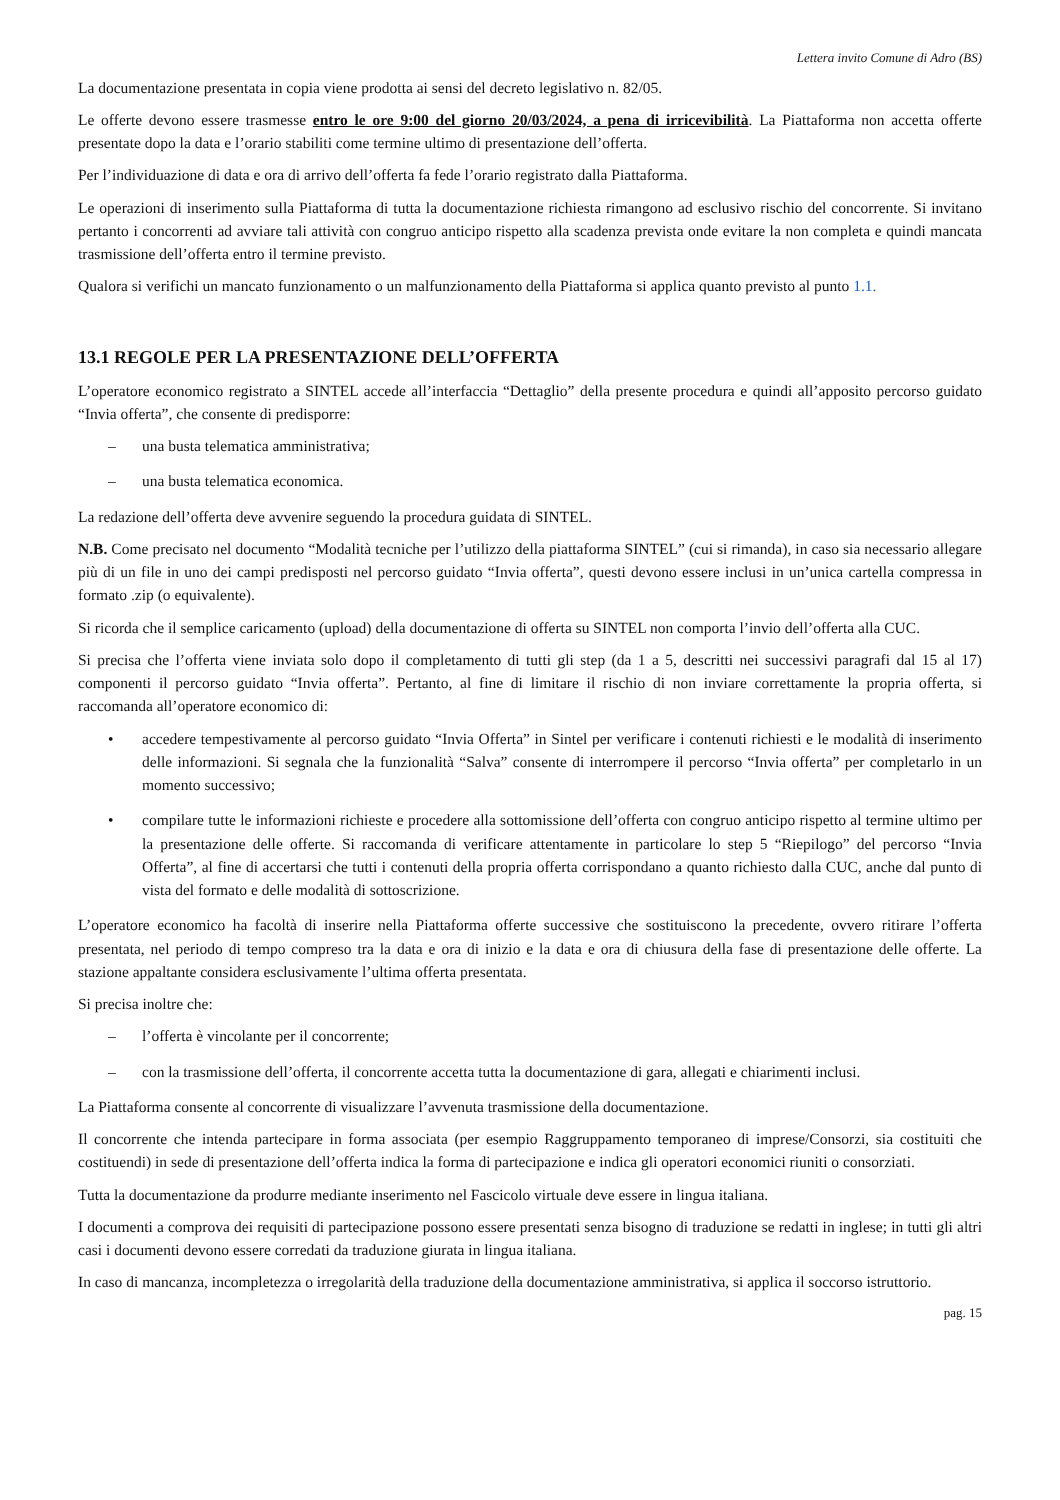Lettera invito Comune di Adro (BS)
La documentazione presentata in copia viene prodotta ai sensi del decreto legislativo n. 82/05.
Le offerte devono essere trasmesse entro le ore 9:00 del giorno 20/03/2024, a pena di irricevibilità. La Piattaforma non accetta offerte presentate dopo la data e l’orario stabiliti come termine ultimo di presentazione dell’offerta.
Per l’individuazione di data e ora di arrivo dell’offerta fa fede l’orario registrato dalla Piattaforma.
Le operazioni di inserimento sulla Piattaforma di tutta la documentazione richiesta rimangono ad esclusivo rischio del concorrente. Si invitano pertanto i concorrenti ad avviare tali attività con congruo anticipo rispetto alla scadenza prevista onde evitare la non completa e quindi mancata trasmissione dell’offerta entro il termine previsto.
Qualora si verifichi un mancato funzionamento o un malfunzionamento della Piattaforma si applica quanto previsto al punto 1.1.
13.1 REGOLE PER LA PRESENTAZIONE DELL’OFFERTA
L’operatore economico registrato a SINTEL accede all’interfaccia “Dettaglio” della presente procedura e quindi all’apposito percorso guidato “Invia offerta”, che consente di predisporre:
– una busta telematica amministrativa;
– una busta telematica economica.
La redazione dell’offerta deve avvenire seguendo la procedura guidata di SINTEL.
N.B. Come precisato nel documento “Modalità tecniche per l’utilizzo della piattaforma SINTEL” (cui si rimanda), in caso sia necessario allegare più di un file in uno dei campi predisposti nel percorso guidato “Invia offerta”, questi devono essere inclusi in un’unica cartella compressa in formato .zip (o equivalente).
Si ricorda che il semplice caricamento (upload) della documentazione di offerta su SINTEL non comporta l’invio dell’offerta alla CUC.
Si precisa che l’offerta viene inviata solo dopo il completamento di tutti gli step (da 1 a 5, descritti nei successivi paragrafi dal 15 al 17) componenti il percorso guidato “Invia offerta”. Pertanto, al fine di limitare il rischio di non inviare correttamente la propria offerta, si raccomanda all’operatore economico di:
• accedere tempestivamente al percorso guidato “Invia Offerta” in Sintel per verificare i contenuti richiesti e le modalità di inserimento delle informazioni. Si segnala che la funzionalità “Salva” consente di interrompere il percorso “Invia offerta” per completarlo in un momento successivo;
• compilare tutte le informazioni richieste e procedere alla sottomissione dell’offerta con congruo anticipo rispetto al termine ultimo per la presentazione delle offerte. Si raccomanda di verificare attentamente in particolare lo step 5 “Riepilogo” del percorso “Invia Offerta”, al fine di accertarsi che tutti i contenuti della propria offerta corrispondano a quanto richiesto dalla CUC, anche dal punto di vista del formato e delle modalità di sottoscrizione.
L’operatore economico ha facoltà di inserire nella Piattaforma offerte successive che sostituiscono la precedente, ovvero ritirare l’offerta presentata, nel periodo di tempo compreso tra la data e ora di inizio e la data e ora di chiusura della fase di presentazione delle offerte. La stazione appaltante considera esclusivamente l’ultima offerta presentata.
Si precisa inoltre che:
– l’offerta è vincolante per il concorrente;
– con la trasmissione dell’offerta, il concorrente accetta tutta la documentazione di gara, allegati e chiarimenti inclusi.
La Piattaforma consente al concorrente di visualizzare l’avvenuta trasmissione della documentazione.
Il concorrente che intenda partecipare in forma associata (per esempio Raggruppamento temporaneo di imprese/Consorzi, sia costituiti che costituendi) in sede di presentazione dell’offerta indica la forma di partecipazione e indica gli operatori economici riuniti o consorziati.
Tutta la documentazione da produrre mediante inserimento nel Fascicolo virtuale deve essere in lingua italiana.
I documenti a comprova dei requisiti di partecipazione possono essere presentati senza bisogno di traduzione se redatti in inglese; in tutti gli altri casi i documenti devono essere corredati da traduzione giurata in lingua italiana.
In caso di mancanza, incompletezza o irregolarità della traduzione della documentazione amministrativa, si applica il soccorso istruttorio.
pag. 15